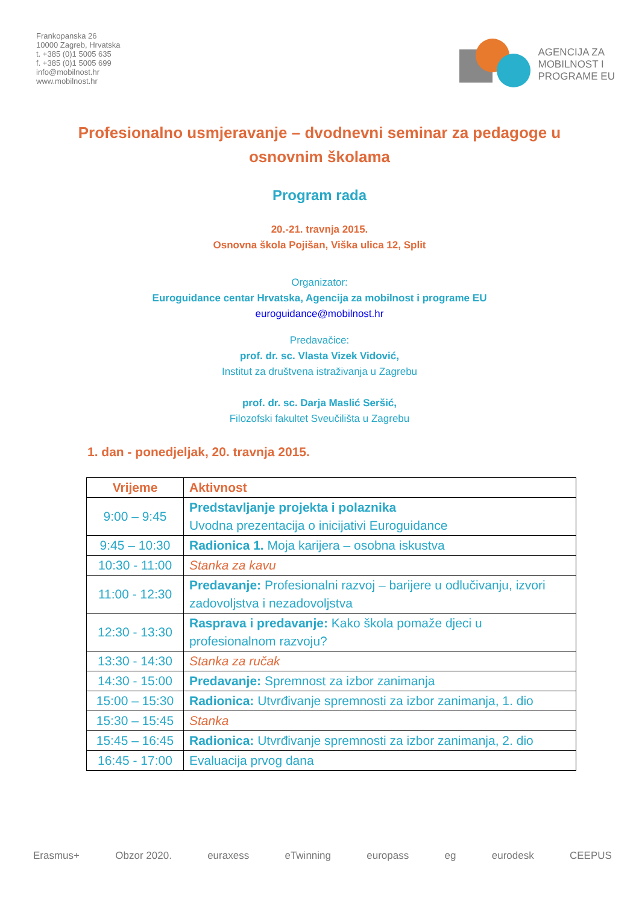Frankopanska 26
10000 Zagreb, Hrvatska
t. +385 (0)1 5005 635
f. +385 (0)1 5005 699
info@mobilnost.hr
www.mobilnost.hr
AGENCIJA ZA
MOBILNOST I
PROGRAME EU
Profesionalno usmjeravanje – dvodnevni seminar za pedagoge u osnovnim školama
Program rada
20.-21. travnja 2015.
Osnovna škola Pojišan, Viška ulica 12, Split
Organizator:
Euroguidance centar Hrvatska, Agencija za mobilnost i programe EU
euroguidance@mobilnost.hr
Predavačice:
prof. dr. sc. Vlasta Vizek Vidović,
Institut za društvena istraživanja u Zagrebu
prof. dr. sc. Darja Maslić Seršić,
Filozofski fakultet Sveučilišta u Zagrebu
1. dan - ponedjeljak, 20. travnja 2015.
| Vrijeme | Aktivnost |
| --- | --- |
| 9:00 – 9:45 | Predstavljanje projekta i polaznika Uvodna prezentacija o inicijativi Euroguidance |
| 9:45 – 10:30 | Radionica 1. Moja karijera – osobna iskustva |
| 10:30 - 11:00 | Stanka za kavu |
| 11:00 - 12:30 | Predavanje: Profesionalni razvoj – barijere u odlučivanju, izvori zadovoljstva i nezadovoljstva |
| 12:30 - 13:30 | Rasprava i predavanje: Kako škola pomaže djeci u profesionalnom razvoju? |
| 13:30 - 14:30 | Stanka za ručak |
| 14:30 - 15:00 | Predavanje: Spremnost za izbor zanimanja |
| 15:00 – 15:30 | Radionica: Utvrđivanje spremnosti za izbor zanimanja, 1. dio |
| 15:30 – 15:45 | Stanka |
| 15:45 – 16:45 | Radionica: Utvrđivanje spremnosti za izbor zanimanja, 2. dio |
| 16:45 - 17:00 | Evaluacija prvog dana |
Erasmus+ Obzor 2020. euraxess eTwinning europass eg eurodesk CEEPUS